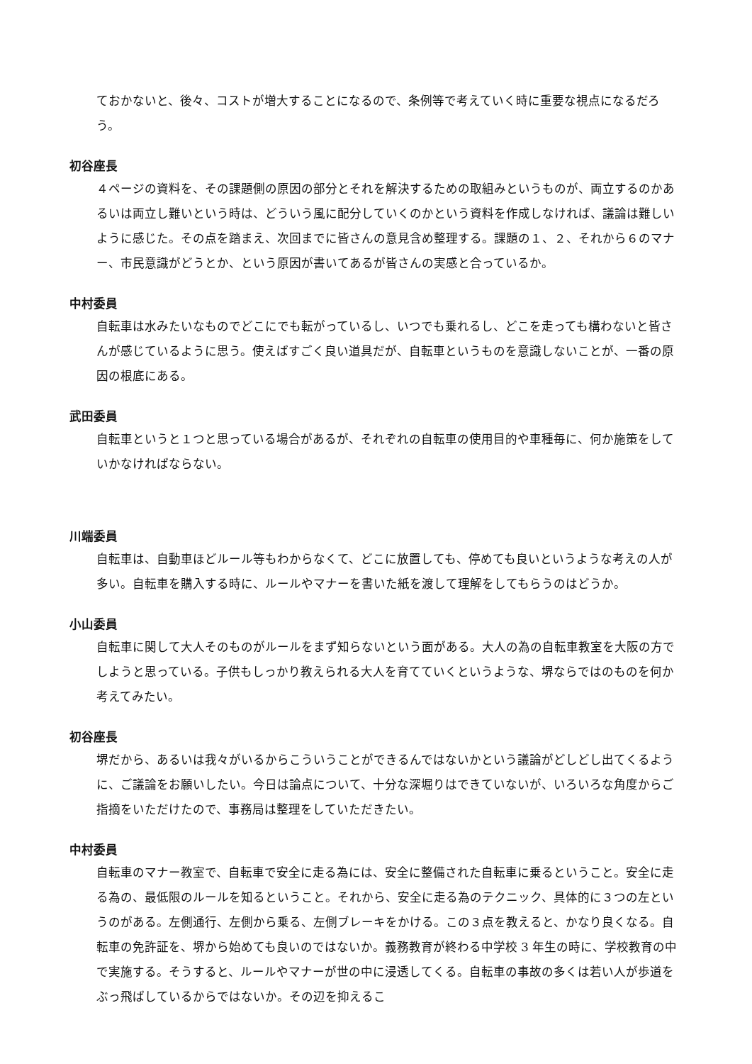ておかないと、後々、コストが増大することになるので、条例等で考えていく時に重要な視点になるだろう。
初谷座長
４ページの資料を、その課題側の原因の部分とそれを解決するための取組みというものが、両立するのかあるいは両立し難いという時は、どういう風に配分していくのかという資料を作成しなければ、議論は難しいように感じた。その点を踏まえ、次回までに皆さんの意見含め整理する。課題の１、２、それから６のマナー、市民意識がどうとか、という原因が書いてあるが皆さんの実感と合っているか。
中村委員
自転車は水みたいなものでどこにでも転がっているし、いつでも乗れるし、どこを走っても構わないと皆さんが感じているように思う。使えばすごく良い道具だが、自転車というものを意識しないことが、一番の原因の根底にある。
武田委員
自転車というと１つと思っている場合があるが、それぞれの自転車の使用目的や車種毎に、何か施策をしていかなければならない。
川端委員
自転車は、自動車ほどルール等もわからなくて、どこに放置しても、停めても良いというような考えの人が多い。自転車を購入する時に、ルールやマナーを書いた紙を渡して理解をしてもらうのはどうか。
小山委員
自転車に関して大人そのものがルールをまず知らないという面がある。大人の為の自転車教室を大阪の方でしようと思っている。子供もしっかり教えられる大人を育てていくというような、堺ならではのものを何か考えてみたい。
初谷座長
堺だから、あるいは我々がいるからこういうことができるんではないかという議論がどしどし出てくるように、ご議論をお願いしたい。今日は論点について、十分な深堀りはできていないが、いろいろな角度からご指摘をいただけたので、事務局は整理をしていただきたい。
中村委員
自転車のマナー教室で、自転車で安全に走る為には、安全に整備された自転車に乗るということ。安全に走る為の、最低限のルールを知るということ。それから、安全に走る為のテクニック、具体的に３つの左というのがある。左側通行、左側から乗る、左側ブレーキをかける。この３点を教えると、かなり良くなる。自転車の免許証を、堺から始めても良いのではないか。義務教育が終わる中学校 3 年生の時に、学校教育の中で実施する。そうすると、ルールやマナーが世の中に浸透してくる。自転車の事故の多くは若い人が歩道をぶっ飛ばしているからではないか。その辺を抑えるこ